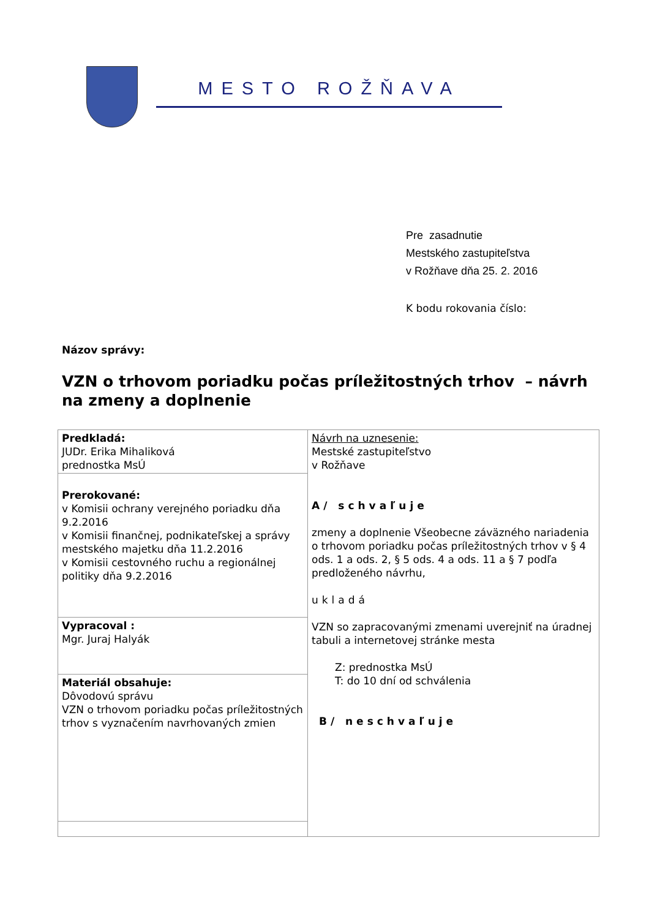MESTO ROŽŇAVA
Pre zasadnutie
Mestského zastupiteľstva
v Rožňave dňa 25. 2. 2016
K bodu rokovania číslo:
Názov správy:
VZN o trhovom poriadku počas príležitostných trhov – návrh na zmeny a doplnenie
| Predkladá: JUDr. Erika Mihaliková prednostka MsÚ | Návrh na uznesenie: Mestské zastupiteľstvo v Rožňave A/ schvaľuje zmeny a doplnenie Všeobecne záväzného nariadenia o trhovom poriadku počas príležitostných trhov v § 4 ods. 1 a ods. 2, § 5 ods. 4 a ods. 11 a § 7 podľa predloženého návrhu, ukladá VZN so zapracovanými zmenami uverejniť na úradnej tabuli a internetovej stránke mesta Z: prednostka MsÚ T: do 10 dní od schválenia B/ neschvaľuje |
| Prerokované: v Komisii ochrany verejného poriadku dňa 9.2.2016 v Komisii finančnej, podnikateľskej a správy mestského majetku dňa 11.2.2016 v Komisii cestovného ruchu a regionálnej politiky dňa 9.2.2016 | |
| Vypracoval : Mgr. Juraj Halyák | |
| Materiál obsahuje: Dôvodovú správu VZN o trhovom poriadku počas príležitostných trhov s vyznačením navrhovaných zmien | |